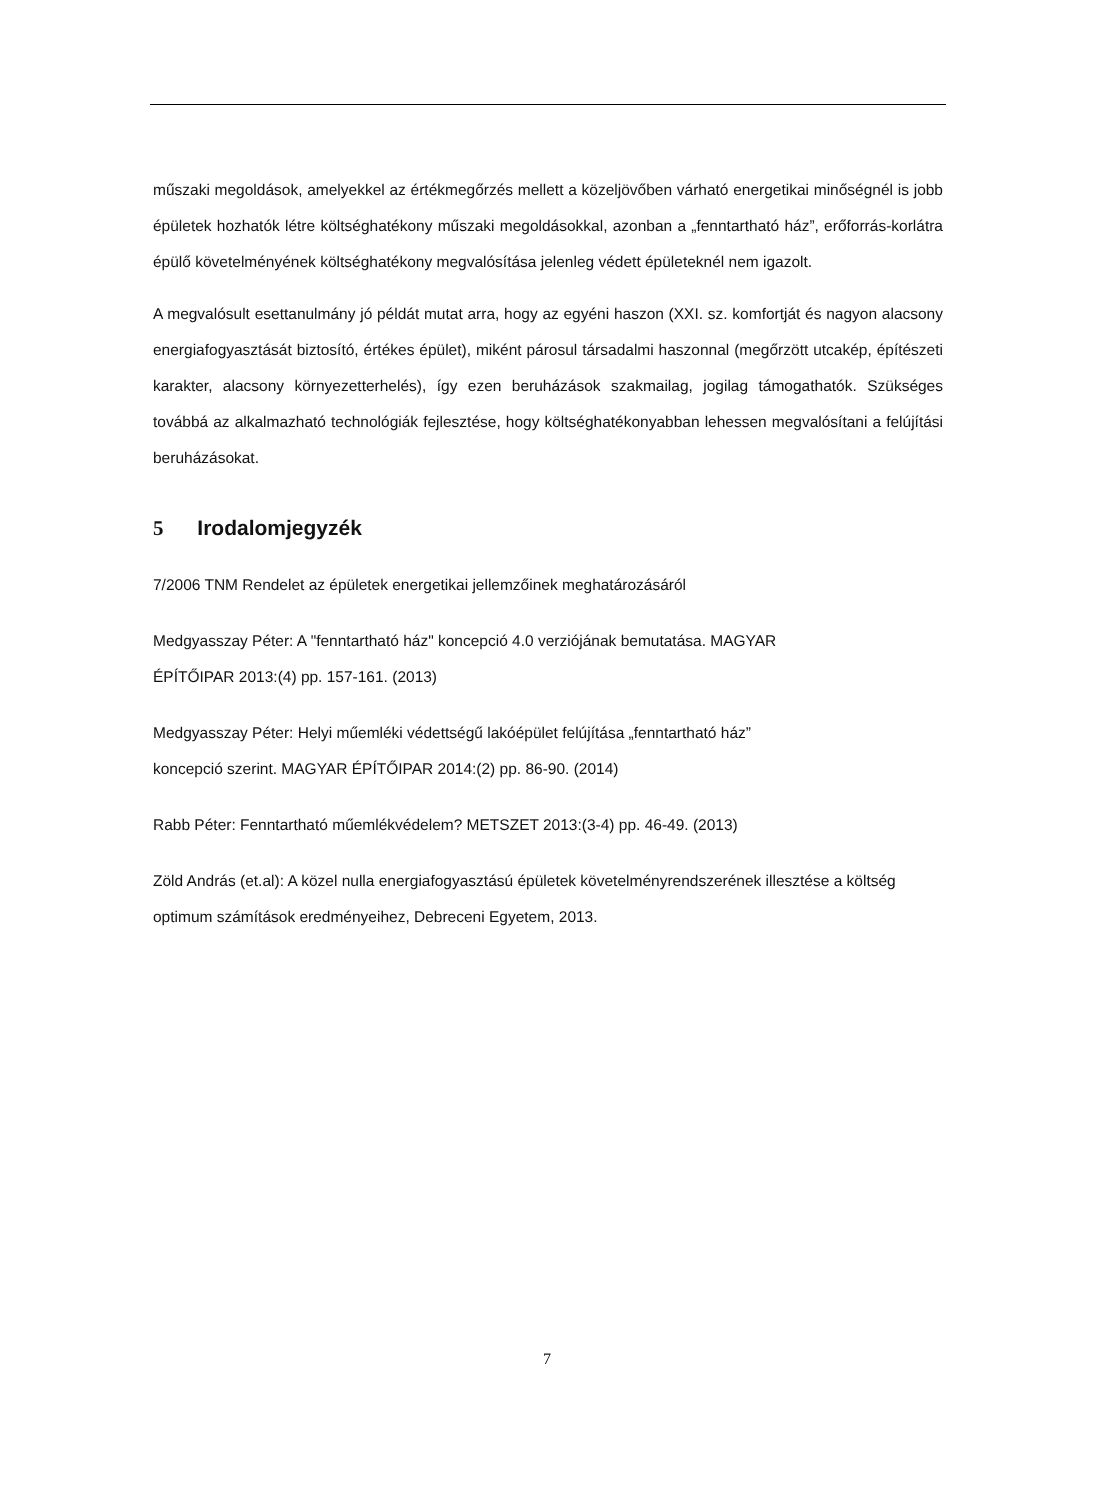műszaki megoldások, amelyekkel az értékmegőrzés mellett a közeljövőben várható energetikai minőségnél is jobb épületek hozhatók létre költséghatékony műszaki megoldásokkal, azonban a „fenntartható ház”, erőforrás-korlátra épülő követelményének költséghatékony megvalósítása jelenleg védett épületeknél nem igazolt.
A megvalósult esettanulmány jó példát mutat arra, hogy az egyéni haszon (XXI. sz. komfortját és nagyon alacsony energiafogyasztását biztosító, értékes épület), miként párosul társadalmi haszonnal (megőrzött utcakép, építészeti karakter, alacsony környezetterhelés), így ezen beruházások szakmailag, jogilag támogathatók. Szükséges továbbá az alkalmazható technológiák fejlesztése, hogy költséghatékonyabban lehessen megvalósítani a felújítási beruházásokat.
5 Irodalomjegyzék
7/2006 TNM Rendelet az épületek energetikai jellemzőinek meghatározásáról
Medgyasszay Péter: A "fenntartható ház" koncepció 4.0 verziójának bemutatása. MAGYAR
ÉPÍTŐIPAR 2013:(4) pp. 157-161. (2013)
Medgyasszay Péter: Helyi műemléki védettségű lakóépület felújítása „fenntartható ház”
koncepció szerint. MAGYAR ÉPÍTŐIPAR 2014:(2) pp. 86-90. (2014)
Rabb Péter: Fenntartható műemlékvédelem? METSZET 2013:(3-4) pp. 46-49. (2013)
Zöld András (et.al): A közel nulla energiafogyasztású épületek követelményrendszerének illesztése a költség optimum számítások eredményeihez, Debreceni Egyetem, 2013.
7